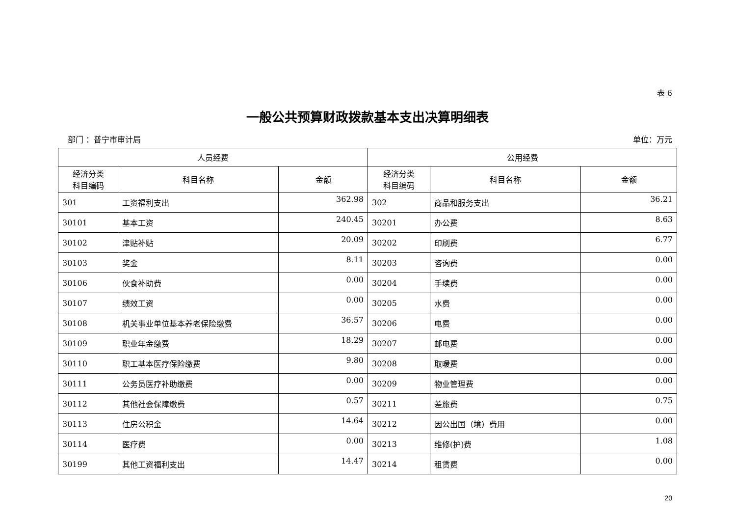表 6
一般公共预算财政拨款基本支出决算明细表
部门 ：普宁市审计局 单位：万元
| 人员经费 | | | 公用经费 | | |
| --- | --- | --- | --- | --- | --- |
| 经济分类 科目编码 | 科目名称 | 金额 | 经济分类 科目编码 | 科目名称 | 金额 |
| 301 | 工资福利支出 | 362.98 | 302 | 商品和服务支出 | 36.21 |
| 30101 | 基本工资 | 240.45 | 30201 | 办公费 | 8.63 |
| 30102 | 津贴补贴 | 20.09 | 30202 | 印刷费 | 6.77 |
| 30103 | 奖金 | 8.11 | 30203 | 咨询费 | 0.00 |
| 30106 | 伙食补助费 | 0.00 | 30204 | 手续费 | 0.00 |
| 30107 | 绩效工资 | 0.00 | 30205 | 水费 | 0.00 |
| 30108 | 机关事业单位基本养老保险缴费 | 36.57 | 30206 | 电费 | 0.00 |
| 30109 | 职业年金缴费 | 18.29 | 30207 | 邮电费 | 0.00 |
| 30110 | 职工基本医疗保险缴费 | 9.80 | 30208 | 取暖费 | 0.00 |
| 30111 | 公务员医疗补助缴费 | 0.00 | 30209 | 物业管理费 | 0.00 |
| 30112 | 其他社会保障缴费 | 0.57 | 30211 | 差旅费 | 0.75 |
| 30113 | 住房公积金 | 14.64 | 30212 | 因公出国（境）费用 | 0.00 |
| 30114 | 医疗费 | 0.00 | 30213 | 维修(护)费 | 1.08 |
| 30199 | 其他工资福利支出 | 14.47 | 30214 | 租赁费 | 0.00 |
20